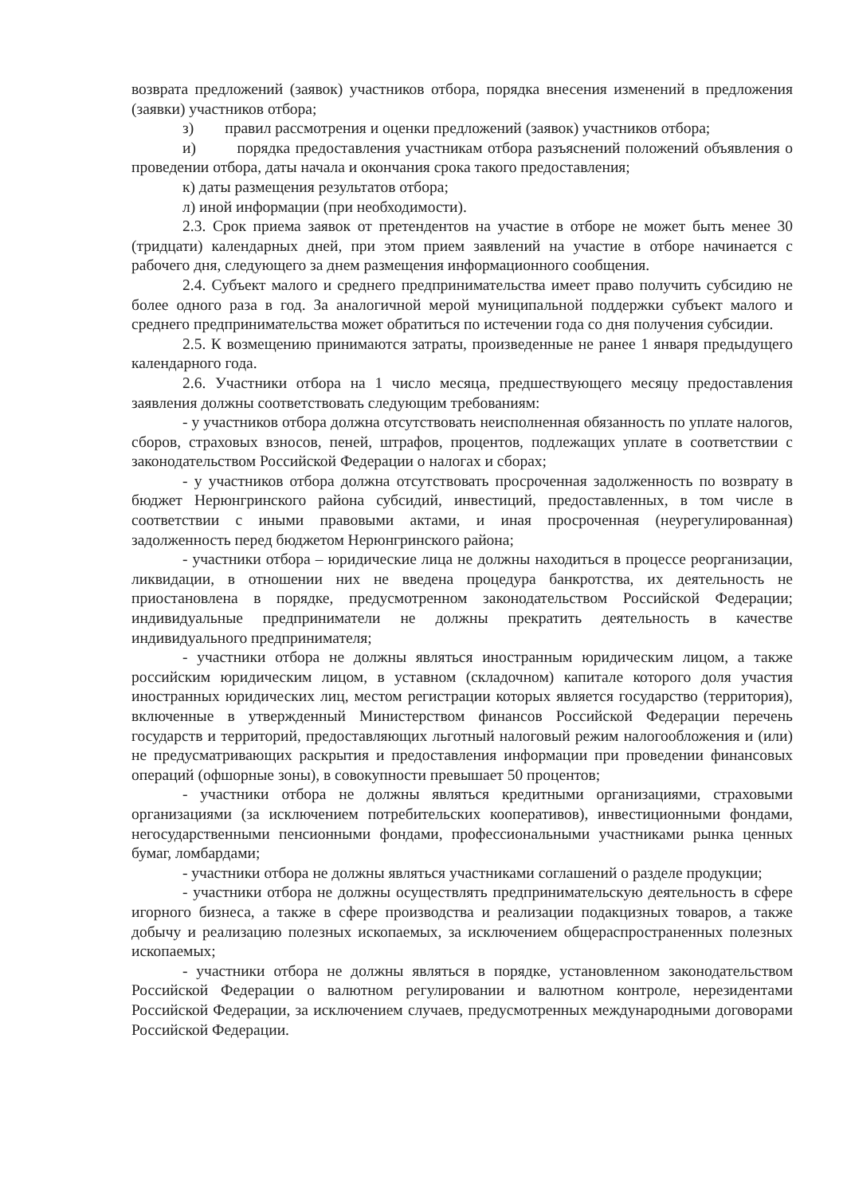возврата предложений (заявок) участников отбора, порядка внесения изменений в предложения (заявки) участников отбора;
з) правил рассмотрения и оценки предложений (заявок) участников отбора;
и) порядка предоставления участникам отбора разъяснений положений объявления о проведении отбора, даты начала и окончания срока такого предоставления;
к) даты размещения результатов отбора;
л) иной информации (при необходимости).
2.3. Срок приема заявок от претендентов на участие в отборе не может быть менее 30 (тридцати) календарных дней, при этом прием заявлений на участие в отборе начинается с рабочего дня, следующего за днем размещения информационного сообщения.
2.4. Субъект малого и среднего предпринимательства имеет право получить субсидию не более одного раза в год. За аналогичной мерой муниципальной поддержки субъект малого и среднего предпринимательства может обратиться по истечении года со дня получения субсидии.
2.5. К возмещению принимаются затраты, произведенные не ранее 1 января предыдущего календарного года.
2.6. Участники отбора на 1 число месяца, предшествующего месяцу предоставления заявления должны соответствовать следующим требованиям:
- у участников отбора должна отсутствовать неисполненная обязанность по уплате налогов, сборов, страховых взносов, пеней, штрафов, процентов, подлежащих уплате в соответствии с законодательством Российской Федерации о налогах и сборах;
- у участников отбора должна отсутствовать просроченная задолженность по возврату в бюджет Нерюнгринского района субсидий, инвестиций, предоставленных, в том числе в соответствии с иными правовыми актами, и иная просроченная (неурегулированная) задолженность перед бюджетом Нерюнгринского района;
- участники отбора – юридические лица не должны находиться в процессе реорганизации, ликвидации, в отношении них не введена процедура банкротства, их деятельность не приостановлена в порядке, предусмотренном законодательством Российской Федерации; индивидуальные предприниматели не должны прекратить деятельность в качестве индивидуального предпринимателя;
- участники отбора не должны являться иностранным юридическим лицом, а также российским юридическим лицом, в уставном (складочном) капитале которого доля участия иностранных юридических лиц, местом регистрации которых является государство (территория), включенные в утвержденный Министерством финансов Российской Федерации перечень государств и территорий, предоставляющих льготный налоговый режим налогообложения и (или) не предусматривающих раскрытия и предоставления информации при проведении финансовых операций (офшорные зоны), в совокупности превышает 50 процентов;
- участники отбора не должны являться кредитными организациями, страховыми организациями (за исключением потребительских кооперативов), инвестиционными фондами, негосударственными пенсионными фондами, профессиональными участниками рынка ценных бумаг, ломбардами;
- участники отбора не должны являться участниками соглашений о разделе продукции;
- участники отбора не должны осуществлять предпринимательскую деятельность в сфере игорного бизнеса, а также в сфере производства и реализации подакцизных товаров, а также добычу и реализацию полезных ископаемых, за исключением общераспространенных полезных ископаемых;
- участники отбора не должны являться в порядке, установленном законодательством Российской Федерации о валютном регулировании и валютном контроле, нерезидентами Российской Федерации, за исключением случаев, предусмотренных международными договорами Российской Федерации.